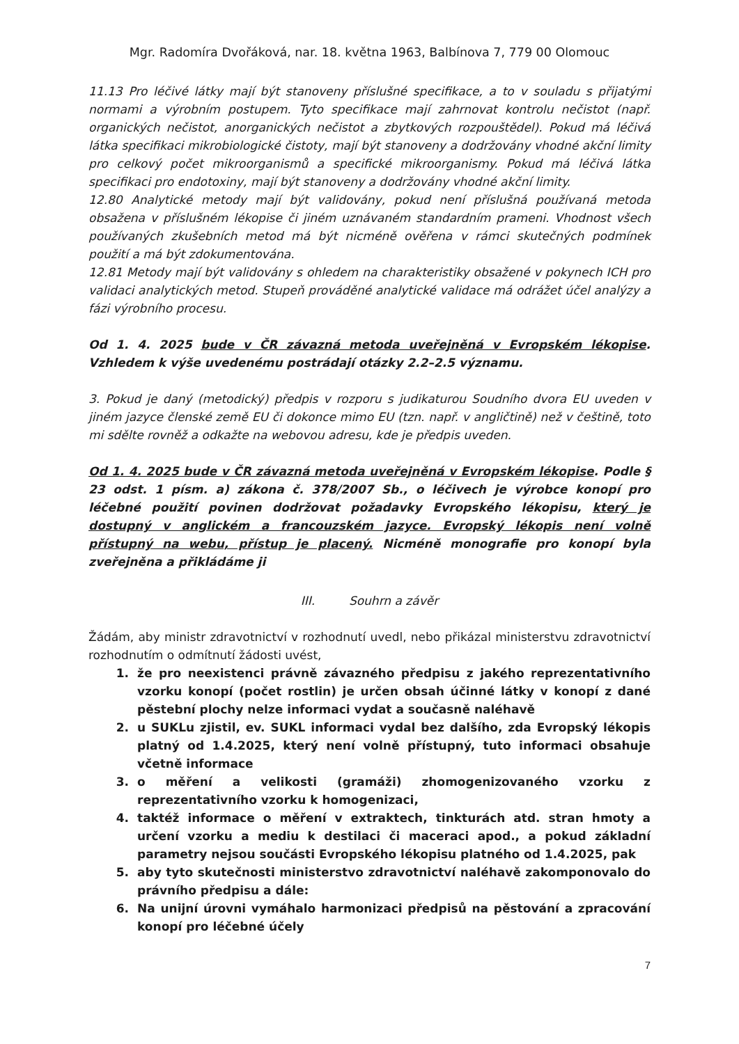Mgr. Radomíra Dvořáková, nar. 18. května 1963, Balbínova 7, 779 00 Olomouc
11.13 Pro léčivé látky mají být stanoveny příslušné specifikace, a to v souladu s přijatými normami a výrobním postupem. Tyto specifikace mají zahrnovat kontrolu nečistot (např. organických nečistot, anorganických nečistot a zbytkových rozpouštědel). Pokud má léčivá látka specifikaci mikrobiologické čistoty, mají být stanoveny a dodržovány vhodné akční limity pro celkový počet mikroorganismů a specifické mikroorganismy. Pokud má léčivá látka specifikaci pro endotoxiny, mají být stanoveny a dodržovány vhodné akční limity.
12.80 Analytické metody mají být validovány, pokud není příslušná používaná metoda obsažena v příslušném lékopise či jiném uznávaném standardním prameni. Vhodnost všech používaných zkušebních metod má být nicméně ověřena v rámci skutečných podmínek použití a má být zdokumentována.
12.81 Metody mají být validovány s ohledem na charakteristiky obsažené v pokynech ICH pro validaci analytických metod. Stupeň prováděné analytické validace má odrážet účel analýzy a fázi výrobního procesu.
Od 1. 4. 2025 bude v ČR závazná metoda uveřejněná v Evropském lékopise. Vzhledem k výše uvedenému postrádají otázky 2.2–2.5 významu.
3. Pokud je daný (metodický) předpis v rozporu s judikaturou Soudního dvora EU uveden v jiném jazyce členské země EU či dokonce mimo EU (tzn. např. v angličtině) než v češtině, toto mi sdělte rovněž a odkažte na webovou adresu, kde je předpis uveden.
Od 1. 4. 2025 bude v ČR závazná metoda uveřejněná v Evropském lékopise. Podle § 23 odst. 1 písm. a) zákona č. 378/2007 Sb., o léčivech je výrobce konopí pro léčebné použití povinen dodržovat požadavky Evropského lékopisu, který je dostupný v anglickém a francouzském jazyce. Evropský lékopis není volně přístupný na webu, přístup je placený. Nicméně monografie pro konopí byla zveřejněna a přikládáme ji
III. Souhrn a závěr
Žádám, aby ministr zdravotnictví v rozhodnutí uvedl, nebo přikázal ministerstvu zdravotnictví rozhodnutím o odmítnutí žádosti uvést,
1. že pro neexistenci právně závazného předpisu z jakého reprezentativního vzorku konopí (počet rostlin) je určen obsah účinné látky v konopí z dané pěstební plochy nelze informaci vydat a současně naléhavě
2. u SUKLu zjistil, ev. SUKL informaci vydal bez dalšího, zda Evropský lékopis platný od 1.4.2025, který není volně přístupný, tuto informaci obsahuje včetně informace
3. o měření a velikosti (gramáži) zhomogenizovaného vzorku z reprezentativního vzorku k homogenizaci,
4. taktéž informace o měření v extraktech, tinkturách atd. stran hmoty a určení vzorku a mediu k destilaci či maceraci apod., a pokud základní parametry nejsou součásti Evropského lékopisu platného od 1.4.2025, pak
5. aby tyto skutečnosti ministerstvo zdravotnictví naléhavě zakomponovalo do právního předpisu a dále:
6. Na unijní úrovni vymáhalo harmonizaci předpisů na pěstování a zpracování konopí pro léčebné účely
7